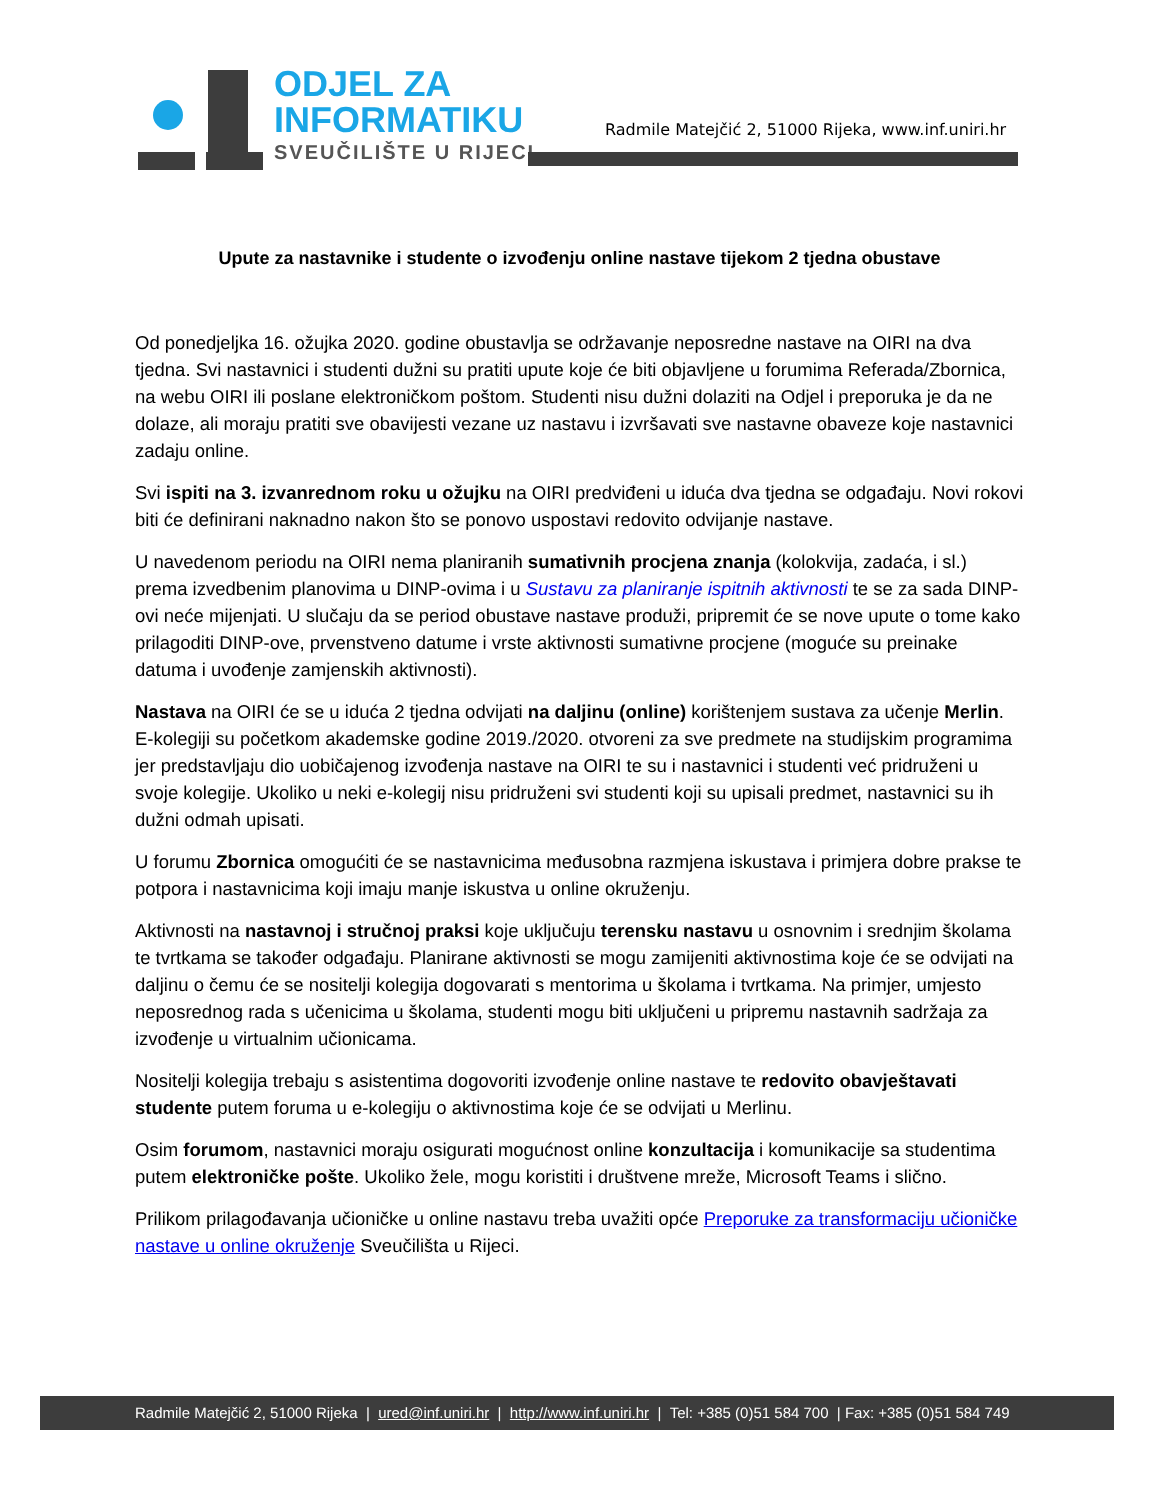ODJEL ZA
INFORMATIKU
SVEUČILIŠTE U RIJECI
Radmile Matejčić 2, 51000 Rijeka, www.inf.uniri.hr
Upute za nastavnike i studente o izvođenju online nastave tijekom 2 tjedna obustave
Od ponedjeljka 16. ožujka 2020. godine obustavlja se održavanje neposredne nastave na OIRI na dva tjedna. Svi nastavnici i studenti dužni su pratiti upute koje će biti objavljene u forumima Referada/Zbornica, na webu OIRI ili poslane elektroničkom poštom. Studenti nisu dužni dolaziti na Odjel i preporuka je da ne dolaze, ali moraju pratiti sve obavijesti vezane uz nastavu i izvršavati sve nastavne obaveze koje nastavnici zadaju online.
Svi ispiti na 3. izvanrednom roku u ožujku na OIRI predviđeni u iduća dva tjedna se odgađaju. Novi rokovi biti će definirani naknadno nakon što se ponovo uspostavi redovito odvijanje nastave.
U navedenom periodu na OIRI nema planiranih sumativnih procjena znanja (kolokvija, zadaća, i sl.) prema izvedbenim planovima u DINP-ovima i u Sustavu za planiranje ispitnih aktivnosti te se za sada DINP-ovi neće mijenjati. U slučaju da se period obustave nastave produži, pripremit će se nove upute o tome kako prilagoditi DINP-ove, prvenstveno datume i vrste aktivnosti sumativne procjene (moguće su preinake datuma i uvođenje zamjenskih aktivnosti).
Nastava na OIRI će se u iduća 2 tjedna odvijati na daljinu (online) korištenjem sustava za učenje Merlin. E-kolegiji su početkom akademske godine 2019./2020. otvoreni za sve predmete na studijskim programima jer predstavljaju dio uobičajenog izvođenja nastave na OIRI te su i nastavnici i studenti već pridruženi u svoje kolegije. Ukoliko u neki e-kolegij nisu pridruženi svi studenti koji su upisali predmet, nastavnici su ih dužni odmah upisati.
U forumu Zbornica omogućiti će se nastavnicima međusobna razmjena iskustava i primjera dobre prakse te potpora i nastavnicima koji imaju manje iskustva u online okruženju.
Aktivnosti na nastavnoj i stručnoj praksi koje uključuju terensku nastavu u osnovnim i srednjim školama te tvrtkama se također odgađaju. Planirane aktivnosti se mogu zamijeniti aktivnostima koje će se odvijati na daljinu o čemu će se nositelji kolegija dogovarati s mentorima u školama i tvrtkama. Na primjer, umjesto neposrednog rada s učenicima u školama, studenti mogu biti uključeni u pripremu nastavnih sadržaja za izvođenje u virtualnim učionicama.
Nositelji kolegija trebaju s asistentima dogovoriti izvođenje online nastave te redovito obavještavati studente putem foruma u e-kolegiju o aktivnostima koje će se odvijati u Merlinu.
Osim forumom, nastavnici moraju osigurati mogućnost online konzultacija i komunikacije sa studentima putem elektroničke pošte. Ukoliko žele, mogu koristiti i društvene mreže, Microsoft Teams i slično.
Prilikom prilagođavanja učioničke u online nastavu treba uvažiti opće Preporuke za transformaciju učioničke nastave u online okruženje Sveučilišta u Rijeci.
Radmile Matejčić 2, 51000 Rijeka | ured@inf.uniri.hr | http://www.inf.uniri.hr | Tel: +385 (0)51 584 700 | Fax: +385 (0)51 584 749